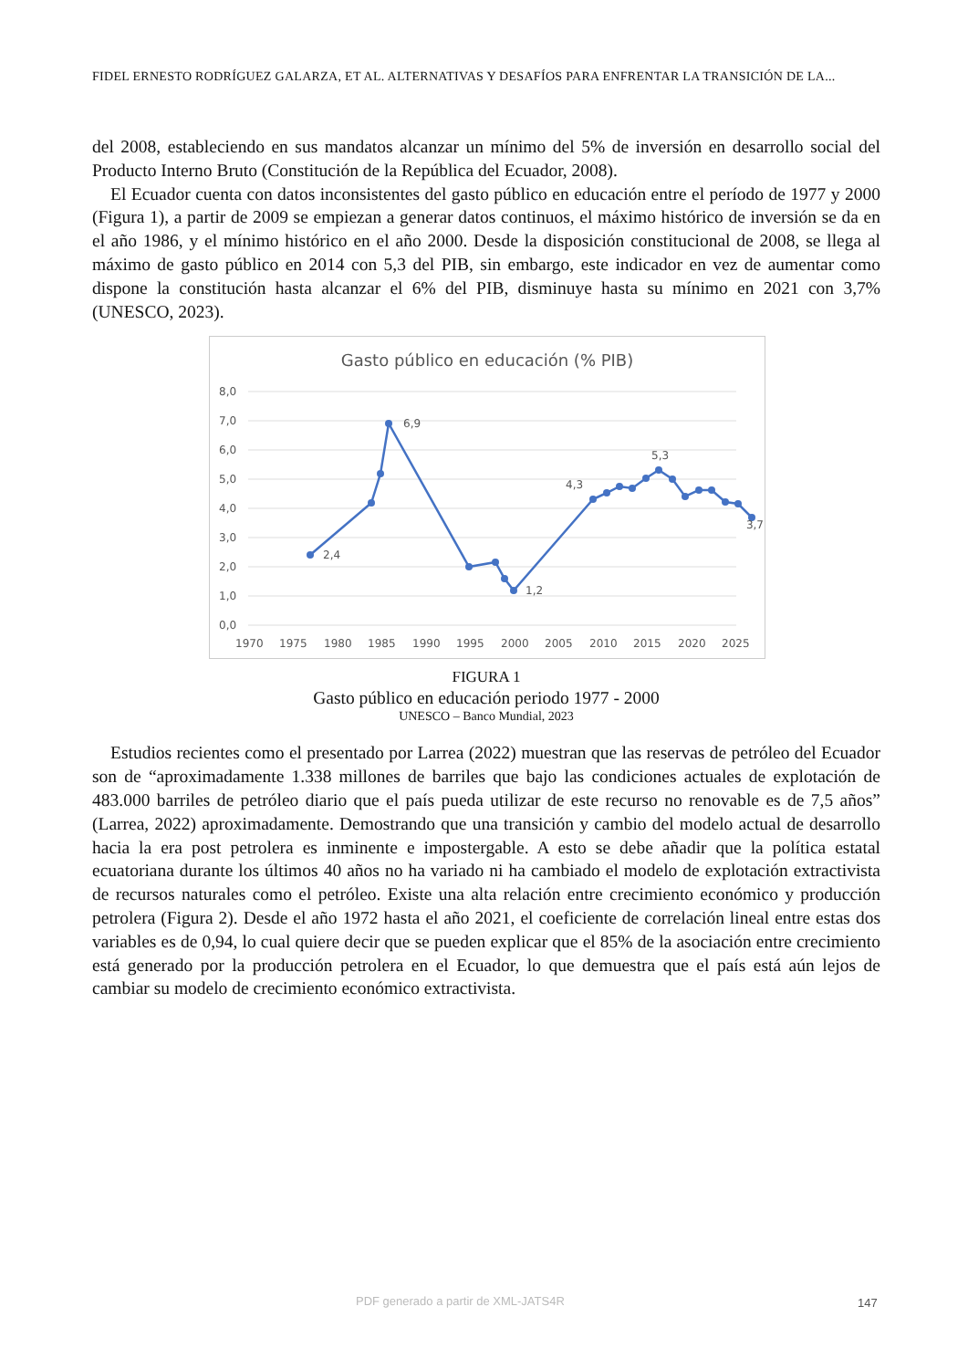FIDEL ERNESTO RODRÍGUEZ GALARZA, ET AL. ALTERNATIVAS Y DESAFÍOS PARA ENFRENTAR LA TRANSICIÓN DE LA...
del 2008, estableciendo en sus mandatos alcanzar un mínimo del 5% de inversión en desarrollo social del Producto Interno Bruto (Constitución de la República del Ecuador, 2008).
El Ecuador cuenta con datos inconsistentes del gasto público en educación entre el período de 1977 y 2000 (Figura 1), a partir de 2009 se empiezan a generar datos continuos, el máximo histórico de inversión se da en el año 1986, y el mínimo histórico en el año 2000. Desde la disposición constitucional de 2008, se llega al máximo de gasto público en 2014 con 5,3 del PIB, sin embargo, este indicador en vez de aumentar como dispone la constitución hasta alcanzar el 6% del PIB, disminuye hasta su mínimo en 2021 con 3,7% (UNESCO, 2023).
Gasto público en educación (% PIB)
8,0
7,0
6,0
5,0
4,0
3,0
2,0
1,0
0,0
1970
1975
1980
1985
1990
1995
2000
2005
2010
2015
2020
2025
2,4
6,9
1,2
4,3
5,3
3,7
FIGURA 1
Gasto público en educación periodo 1977 - 2000
UNESCO – Banco Mundial, 2023
Estudios recientes como el presentado por Larrea (2022) muestran que las reservas de petróleo del Ecuador son de “aproximadamente 1.338 millones de barriles que bajo las condiciones actuales de explotación de 483.000 barriles de petróleo diario que el país pueda utilizar de este recurso no renovable es de 7,5 años” (Larrea, 2022) aproximadamente. Demostrando que una transición y cambio del modelo actual de desarrollo hacia la era post petrolera es inminente e impostergable. A esto se debe añadir que la política estatal ecuatoriana durante los últimos 40 años no ha variado ni ha cambiado el modelo de explotación extractivista de recursos naturales como el petróleo. Existe una alta relación entre crecimiento económico y producción petrolera (Figura 2). Desde el año 1972 hasta el año 2021, el coeficiente de correlación lineal entre estas dos variables es de 0,94, lo cual quiere decir que se pueden explicar que el 85% de la asociación entre crecimiento está generado por la producción petrolera en el Ecuador, lo que demuestra que el país está aún lejos de cambiar su modelo de crecimiento económico extractivista.
PDF generado a partir de XML-JATS4R
147